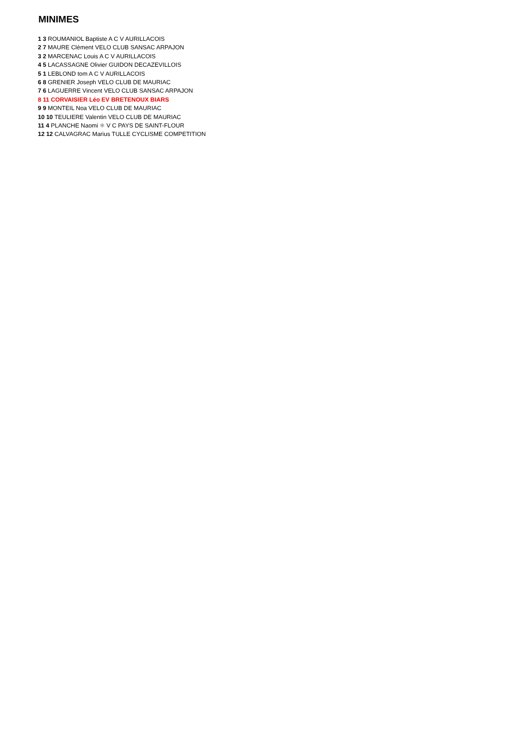MINIMES
1 3 ROUMANIOL Baptiste A C V AURILLACOIS
2 7 MAURE Clément VELO CLUB SANSAC ARPAJON
3 2 MARCENAC Louis A C V AURILLACOIS
4 5 LACASSAGNE Olivier GUIDON DECAZEVILLOIS
5 1 LEBLOND tom A C V AURILLACOIS
6 8 GRENIER Joseph VELO CLUB DE MAURIAC
7 6 LAGUERRE Vincent VELO CLUB SANSAC ARPAJON
8 11 CORVAISIER Léo EV BRETENOUX BIARS
9 9 MONTEIL Noa VELO CLUB DE MAURIAC
10 10 TEULIERE Valentin VELO CLUB DE MAURIAC
11 4 PLANCHE Naomi ✱ V C PAYS DE SAINT-FLOUR
12 12 CALVAGRAC Marius TULLE CYCLISME COMPETITION